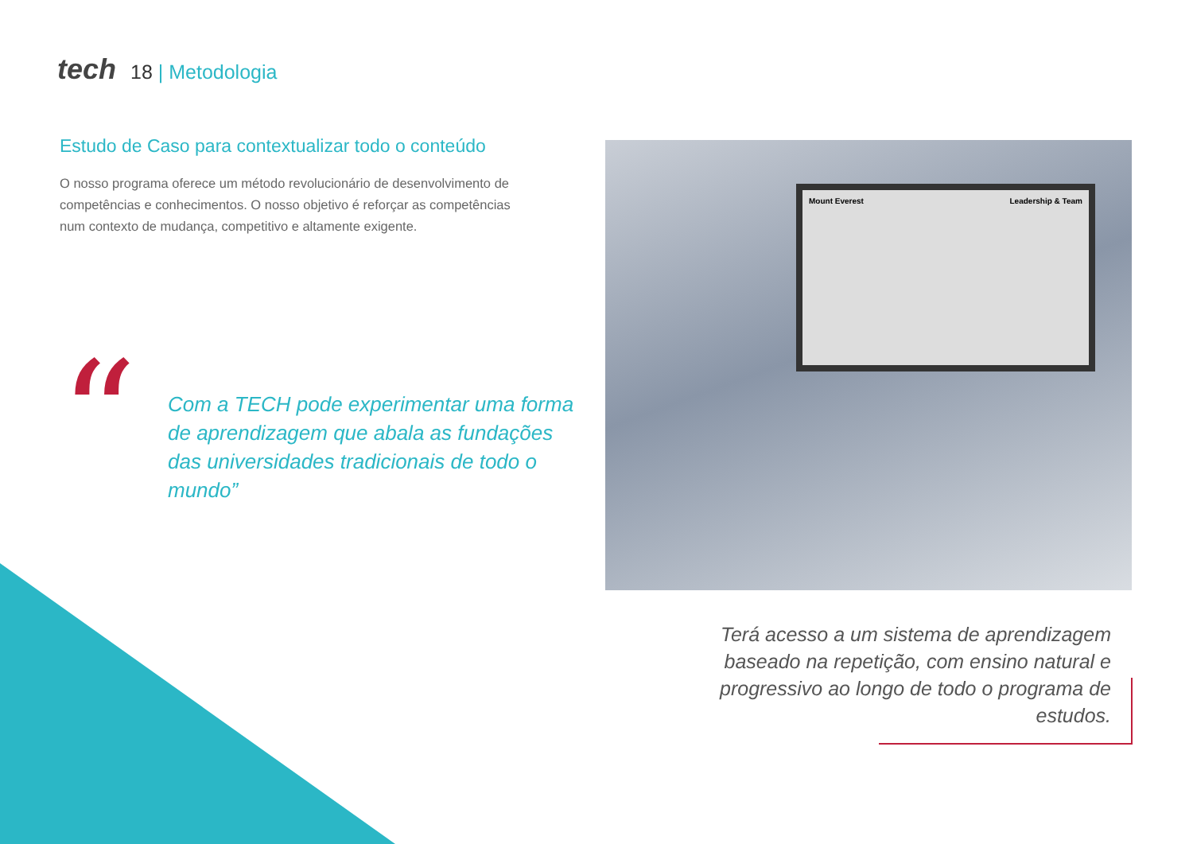tech 18 | Metodologia
Estudo de Caso para contextualizar todo o conteúdo
O nosso programa oferece um método revolucionário de desenvolvimento de competências e conhecimentos. O nosso objetivo é reforçar as competências num contexto de mudança, competitivo e altamente exigente.
“
Com a TECH pode experimentar uma forma de aprendizagem que abala as fundações das universidades tradicionais de todo o mundo”
Mount Everest Leadership & Team
Terá acesso a um sistema de aprendizagem baseado na repetição, com ensino natural e progressivo ao longo de todo o programa de estudos.